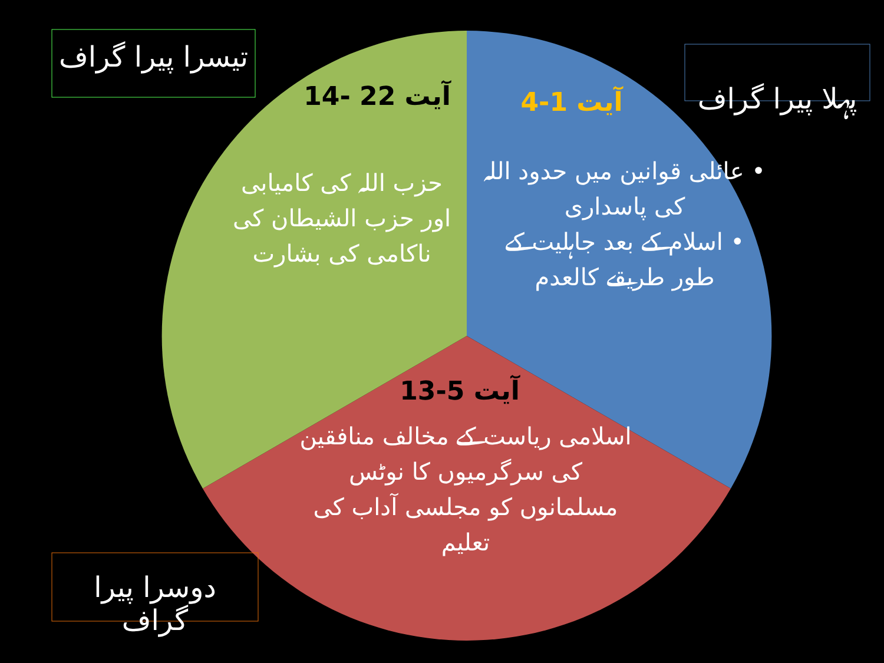تیسرا پیرا گراف
پہلا پیرا گراف
دوسرا پیرا گراف
آیت 1-4
• عائلی قوانین میں حدود اللہ کی پاسداری
• اسلام کے بعد جاہلیت کے طور طریقے کالعدم
آیت 22 -14
حزب اللہ کی کامیابی اور حزب الشیطان کی ناکامی کی بشارت
آیت 5-13
اسلامی ریاست کے مخالف منافقین کی سرگرمیوں کا نوٹس
مسلمانوں کو مجلسی آداب کی تعلیم